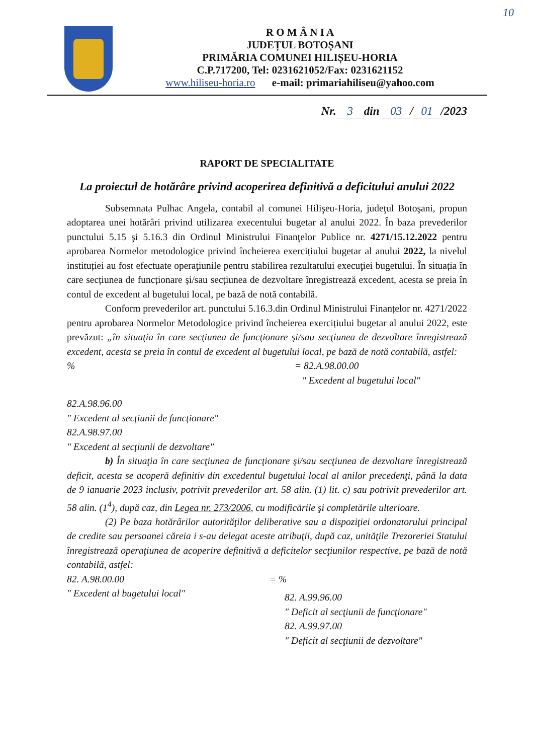10
R O M Â N I A
JUDEȚUL BOTOȘANI
PRIMĂRIA COMUNEI HILIȘEU-HORIA
C.P.717200, Tel: 0231621052/Fax: 0231621152
www.hiliseu-horia.ro e-mail: primariahiliseu@yahoo.com
Nr. 3 din 03 / 01 /2023
RAPORT DE SPECIALITATE
La proiectul de hotărâre privind acoperirea definitivă a deficitului anului 2022
Subsemnata Pulhac Angela, contabil al comunei Hilişeu-Horia, judeţul Botoşani, propun adoptarea unei hotărâri privind utilizarea execentului bugetar al anului 2022. În baza prevederilor punctului 5.15 şi 5.16.3 din Ordinul Ministrului Finanţelor Publice nr. 4271/15.12.2022 pentru aprobarea Normelor metodologice privind încheierea exercițiului bugetar al anului 2022, la nivelul instituției au fost efectuate operaţiunile pentru stabilirea rezultatului execuţiei bugetului. În situația în care secțiunea de funcționare și/sau secțiunea de dezvoltare înregistrează excedent, acesta se preia în contul de excedent al bugetului local, pe bază de notă contabilă.
Conform prevederilor art. punctului 5.16.3.din Ordinul Ministrului Finanțelor nr. 4271/2022 pentru aprobarea Normelor Metodologice privind încheierea exercițiului bugetar al anului 2022, este prevăzut: „în situaţia în care secţiunea de funcţionare şi/sau secţiunea de dezvoltare înregistrează excedent, acesta se preia în contul de excedent al bugetului local, pe bază de notă contabilă, astfel:
% = 82.A.98.00.00
" Excedent al bugetului local"
82.A.98.96.00
" Excedent al secţiunii de funcţionare"
82.A.98.97.00
" Excedent al secţiunii de dezvoltare"
b) În situaţia în care secţiunea de funcţionare şi/sau secţiunea de dezvoltare înregistrează deficit, acesta se acoperă definitiv din excedentul bugetului local al anilor precedenţi, până la data de 9 ianuarie 2023 inclusiv, potrivit prevederilor art. 58 alin. (1) lit. c) sau potrivit prevederilor art. 58 alin. (1<sup>4</sup>), după caz, din Legea nr. 273/2006, cu modificările şi completările ulterioare.
(2) Pe baza hotărârilor autorităţilor deliberative sau a dispoziţiei ordonatorului principal de credite sau persoanei căreia i s-au delegat aceste atribuţii, după caz, unităţile Trezoreriei Statului înregistrează operaţiunea de acoperire definitivă a deficitelor secţiunilor respective, pe bază de notă contabilă, astfel:
82. A.98.00.00
" Excedent al bugetului local"
= %
82. A.99.96.00
" Deficit al secţiunii de funcţionare"
82. A.99.97.00
" Deficit al secţiunii de dezvoltare"